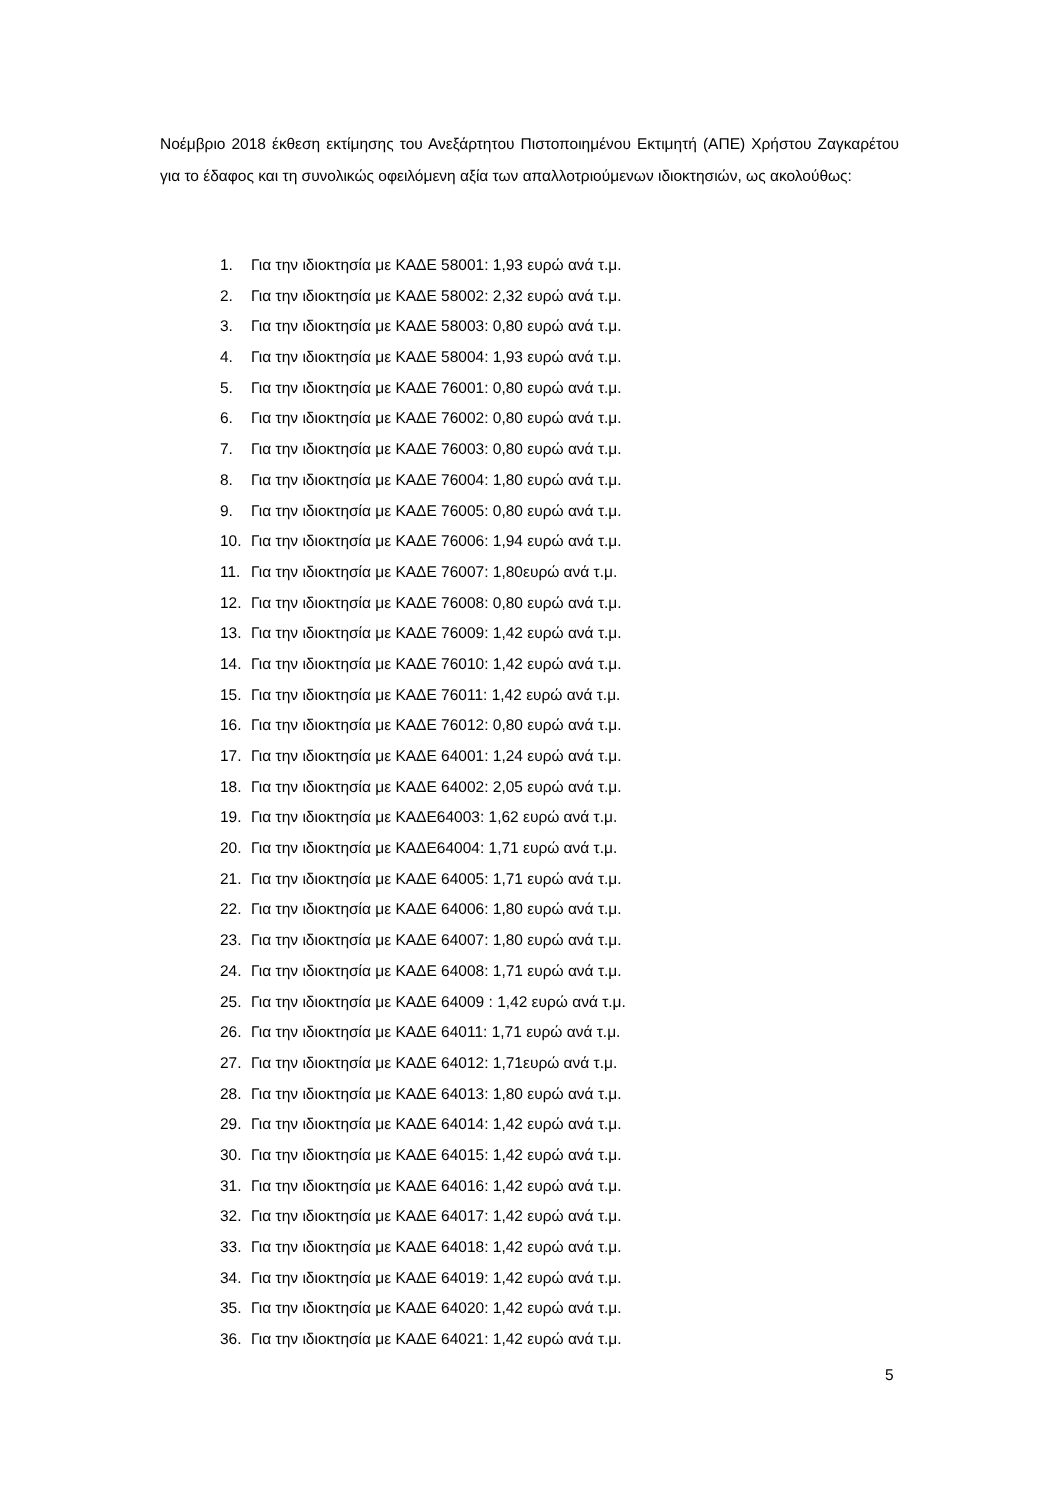Νοέμβριο 2018 έκθεση εκτίμησης του Ανεξάρτητου Πιστοποιημένου Εκτιμητή (ΑΠΕ) Χρήστου Ζαγκαρέτου για το έδαφος και τη συνολικώς οφειλόμενη αξία των απαλλοτριούμενων ιδιοκτησιών, ως ακολούθως:
1. Για την ιδιοκτησία με ΚΑΔΕ 58001: 1,93 ευρώ ανά τ.μ.
2. Για την ιδιοκτησία με ΚΑΔΕ 58002: 2,32 ευρώ ανά τ.μ.
3. Για την ιδιοκτησία με ΚΑΔΕ 58003: 0,80 ευρώ ανά τ.μ.
4. Για την ιδιοκτησία με ΚΑΔΕ 58004: 1,93 ευρώ ανά τ.μ.
5. Για την ιδιοκτησία με ΚΑΔΕ 76001: 0,80 ευρώ ανά τ.μ.
6. Για την ιδιοκτησία με ΚΑΔΕ 76002: 0,80 ευρώ ανά τ.μ.
7. Για την ιδιοκτησία με ΚΑΔΕ 76003: 0,80 ευρώ ανά τ.μ.
8. Για την ιδιοκτησία με ΚΑΔΕ 76004: 1,80 ευρώ ανά τ.μ.
9. Για την ιδιοκτησία με ΚΑΔΕ 76005: 0,80 ευρώ ανά τ.μ.
10. Για την ιδιοκτησία με ΚΑΔΕ 76006: 1,94 ευρώ ανά τ.μ.
11. Για την ιδιοκτησία με ΚΑΔΕ 76007: 1,80ευρώ ανά τ.μ.
12. Για την ιδιοκτησία με ΚΑΔΕ 76008: 0,80 ευρώ ανά τ.μ.
13. Για την ιδιοκτησία με ΚΑΔΕ 76009: 1,42 ευρώ ανά τ.μ.
14. Για την ιδιοκτησία με ΚΑΔΕ 76010: 1,42 ευρώ ανά τ.μ.
15. Για την ιδιοκτησία με ΚΑΔΕ 76011: 1,42 ευρώ ανά τ.μ.
16. Για την ιδιοκτησία με ΚΑΔΕ 76012: 0,80 ευρώ ανά τ.μ.
17. Για την ιδιοκτησία με ΚΑΔΕ 64001: 1,24 ευρώ ανά τ.μ.
18. Για την ιδιοκτησία με ΚΑΔΕ 64002: 2,05 ευρώ ανά τ.μ.
19. Για την ιδιοκτησία με ΚΑΔΕ64003: 1,62 ευρώ ανά τ.μ.
20. Για την ιδιοκτησία με ΚΑΔΕ64004: 1,71 ευρώ ανά τ.μ.
21. Για την ιδιοκτησία με ΚΑΔΕ 64005: 1,71 ευρώ ανά τ.μ.
22. Για την ιδιοκτησία με ΚΑΔΕ 64006: 1,80 ευρώ ανά τ.μ.
23. Για την ιδιοκτησία με ΚΑΔΕ 64007: 1,80 ευρώ ανά τ.μ.
24. Για την ιδιοκτησία με ΚΑΔΕ 64008: 1,71 ευρώ ανά τ.μ.
25. Για την ιδιοκτησία με ΚΑΔΕ 64009 : 1,42 ευρώ ανά τ.μ.
26. Για την ιδιοκτησία με ΚΑΔΕ 64011: 1,71 ευρώ ανά τ.μ.
27. Για την ιδιοκτησία με ΚΑΔΕ 64012: 1,71ευρώ ανά τ.μ.
28. Για την ιδιοκτησία με ΚΑΔΕ 64013: 1,80 ευρώ ανά τ.μ.
29. Για την ιδιοκτησία με ΚΑΔΕ 64014: 1,42 ευρώ ανά τ.μ.
30. Για την ιδιοκτησία με ΚΑΔΕ 64015: 1,42 ευρώ ανά τ.μ.
31. Για την ιδιοκτησία με ΚΑΔΕ 64016: 1,42 ευρώ ανά τ.μ.
32. Για την ιδιοκτησία με ΚΑΔΕ 64017: 1,42 ευρώ ανά τ.μ.
33. Για την ιδιοκτησία με ΚΑΔΕ 64018: 1,42 ευρώ ανά τ.μ.
34. Για την ιδιοκτησία με ΚΑΔΕ 64019: 1,42 ευρώ ανά τ.μ.
35. Για την ιδιοκτησία με ΚΑΔΕ 64020: 1,42 ευρώ ανά τ.μ.
36. Για την ιδιοκτησία με ΚΑΔΕ 64021: 1,42 ευρώ ανά τ.μ.
5